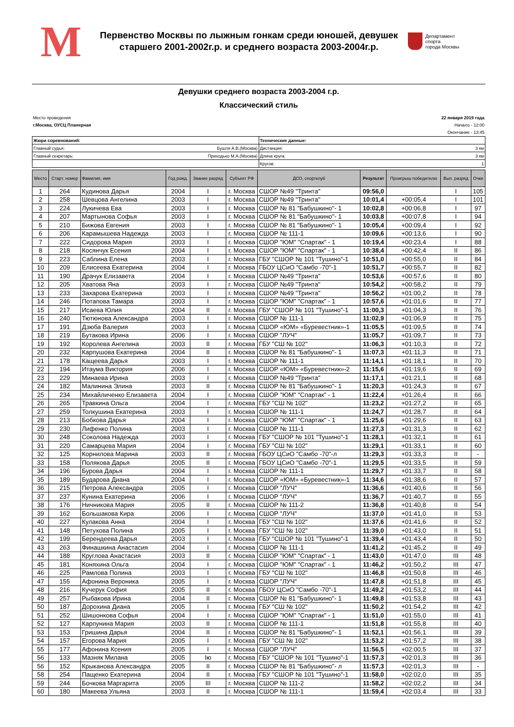М
Первенство Москвы по лыжным гонкам среди юношей, девушек
старшего 2001-2002г.р. и среднего возраста 2003-2004г.р.
Департамент
спорта
города Москвы
Девушки среднего возраста 2003-2004 г.р.
Классический стиль
Место проведения
г.Москва, ОУСЦ Планерная
22 января 2019 года
Начало - 12:00
Окончание - 13:45
| Жюри соревнований: | Технические данные: |
| Главный судья: Бушля А.В.(Москва) | Дистанция: 3 км |
| Главный секретарь: Приходько М.А.(Москва) | Длина круга: 3 км |
| | Кругов: 1 |
| Место | Старт. номер | Фамилия, имя | Год рожд. | Звание разряд | Субъект РФ | ДСО, спортклуб | Результат | Проигрыш победителю | Вып. разряд | Очки |
| --- | --- | --- | --- | --- | --- | --- | --- | --- | --- | --- |
| 1 | 264 | Кудинова Дарья | 2004 | I | г. Москва | СШОР №49 "Тринта" | 09:56,0 | | I | 105 |
| 2 | 258 | Шевцова Ангелина | 2003 | I | г. Москва | СШОР №49 "Тринта" | 10:01,4 | +00:05,4 | I | 101 |
| 3 | 224 | Лукичева Ева | 2003 | I | г. Москва | СШОР № 81 "Бабушкино"- 1 | 10:02,8 | +00:06,8 | I | 97 |
| 4 | 207 | Мартынова Софья | 2003 | I | г. Москва | СШОР № 81 "Бабушкино"- 1 | 10:03,8 | +00:07,8 | I | 94 |
| 5 | 210 | Бижова Евгения | 2003 | I | г. Москва | СШОР № 81 "Бабушкино"- 1 | 10:05,4 | +00:09,4 | I | 92 |
| 6 | 206 | Карамышева Надежда | 2003 | I | г. Москва | СШОР № 111-1 | 10:09,6 | +00:13,6 | I | 90 |
| 7 | 222 | Сидорова Мария | 2003 | I | г. Москва | СШОР "ЮМ" "Спартак" - 1 | 10:19,4 | +00:23,4 | I | 88 |
| 8 | 218 | Косянчук Есения | 2004 | I | г. Москва | СШОР "ЮМ" "Спартак" - 1 | 10:38,4 | +00:42,4 | II | 86 |
| 9 | 223 | Саблина Елена | 2003 | I | г. Москва | ГБУ "СШОР № 101 "Тушино"-1 | 10:51,0 | +00:55,0 | II | 84 |
| 10 | 209 | Елисеева Екатерина | 2004 | I | г. Москва | ГБОУ ЦСиО "Самбо -70"-1 | 10:51,7 | +00:55,7 | II | 82 |
| 11 | 190 | Драчук Елизавета | 2004 | I | г. Москва | СШОР №49 "Тринта" | 10:53,6 | +00:57,6 | II | 80 |
| 12 | 205 | Хватова Яна | 2003 | I | г. Москва | СШОР №49 "Тринта" | 10:54,2 | +00:58,2 | II | 79 |
| 13 | 233 | Захарова Екатерина | 2003 | I | г. Москва | СШОР №49 "Тринта" | 10:56,2 | +01:00,2 | II | 78 |
| 14 | 246 | Потапова Тамара | 2003 | I | г. Москва | СШОР "ЮМ" "Спартак" - 1 | 10:57,6 | +01:01,6 | II | 77 |
| 15 | 217 | Исаева Юлия | 2004 | II | г. Москва | ГБУ "СШОР № 101 "Тушино"-1 | 11:00,3 | +01:04,3 | II | 76 |
| 16 | 240 | Тютюнова Александра | 2003 | I | г. Москва | СШОР № 111-1 | 11:02,9 | +01:06,9 | II | 75 |
| 17 | 191 | Дзюба Валерия | 2003 | I | г. Москва | СШОР «ЮМ» «Буревестник»-1 | 11:05,5 | +01:09,5 | II | 74 |
| 18 | 219 | Бутакова Ирина | 2006 | I | г. Москва | СШОР "ЛУЧ" | 11:05,7 | +01:09,7 | II | 73 |
| 19 | 192 | Королева Ангелина | 2003 | II | г. Москва | ГБУ "СШ № 102" | 11:06,3 | +01:10,3 | II | 72 |
| 20 | 232 | Карпушова Екатерина | 2004 | II | г. Москва | СШОР № 81 "Бабушкино"- 1 | 11:07,3 | +01:11,3 | II | 71 |
| 21 | 178 | Кащеева Дарья | 2003 | I | г. Москва | СШОР № 111-1 | 11:14,1 | +01:18,1 | II | 70 |
| 22 | 194 | Итаума Виктория | 2006 | I | г. Москва | СШОР «ЮМ» «Буревестник»-2 | 11:15,6 | +01:19,6 | II | 69 |
| 23 | 229 | Минаева Ирина | 2003 | I | г. Москва | СШОР №49 "Тринта" | 11:17,1 | +01:21,1 | II | 68 |
| 24 | 182 | Малинина Элина | 2003 | II | г. Москва | СШОР № 81 "Бабушкино"- 1 | 11:20,3 | +01:24,3 | II | 67 |
| 25 | 234 | Михайличенко Елизавета | 2004 | I | г. Москва | СШОР "ЮМ" "Спартак" - 1 | 11:22,4 | +01:26,4 | II | 66 |
| 26 | 265 | Травкина Ольга | 2004 | I | г. Москва | ГБУ "СШ № 102" | 11:23,2 | +01:27,2 | II | 65 |
| 27 | 259 | Толкушина Екатерина | 2003 | I | г. Москва | СШОР № 111-1 | 11:24,7 | +01:28,7 | II | 64 |
| 28 | 213 | Бобкова Дарья | 2004 | I | г. Москва | СШОР "ЮМ" "Спартак" - 1 | 11:25,6 | +01:29,6 | II | 63 |
| 29 | 230 | Лифенко Полина | 2003 | I | г. Москва | СШОР № 111-1 | 11:27,3 | +01:31,3 | II | 62 |
| 30 | 248 | Соколова Надежда | 2003 | I | г. Москва | ГБУ "СШОР № 101 "Тушино"-1 | 11:28,1 | +01:32,1 | II | 61 |
| 31 | 220 | Самарцева Мария | 2004 | I | г. Москва | ГБУ "СШ № 102" | 11:29,1 | +01:33,1 | II | 60 |
| 32 | 125 | Корнилова Марина | 2003 | II | г. Москва | ГБОУ ЦСиО "Самбо -70"-л | 11:29,3 | +01:33,3 | II | - |
| 33 | 158 | Полякова Дарья | 2005 | II | г. Москва | ГБОУ ЦСиО "Самбо -70"-1 | 11:29,5 | +01:33,5 | II | 59 |
| 34 | 196 | Бурова Дарья | 2004 | I | г. Москва | СШОР № 111-1 | 11:29,7 | +01:33,7 | II | 58 |
| 35 | 189 | Бударова Диана | 2004 | I | г. Москва | СШОР «ЮМ» «Буревестник»-1 | 11:34,6 | +01:38,6 | II | 57 |
| 36 | 215 | Петрова Александра | 2005 | I | г. Москва | СШОР "ЛУЧ" | 11:36,6 | +01:40,6 | II | 56 |
| 37 | 237 | Кунина Екатерина | 2006 | I | г. Москва | СШОР "ЛУЧ" | 11:36,7 | +01:40,7 | II | 55 |
| 38 | 176 | Ничникова Мария | 2005 | II | г. Москва | СШОР № 111-2 | 11:36,8 | +01:40,8 | II | 54 |
| 39 | 162 | Большакова Кира | 2006 | I | г. Москва | СШОР "ЛУЧ" | 11:37,0 | +01:41,0 | II | 53 |
| 40 | 227 | Кулакова Анна | 2004 | I | г. Москва | ГБУ "СШ № 102" | 11:37,6 | +01:41,6 | II | 52 |
| 41 | 148 | Петухова Полина | 2005 | I | г. Москва | ГБУ "СШ № 102" | 11:39,0 | +01:43,0 | II | 51 |
| 42 | 199 | Берендеева Дарья | 2003 | I | г. Москва | ГБУ "СШОР № 101 "Тушино"-1 | 11:39,4 | +01:43,4 | II | 50 |
| 43 | 263 | Финашкина Анастасия | 2004 | I | г. Москва | СШОР № 111-1 | 11:41,2 | +01:45,2 | II | 49 |
| 44 | 188 | Круглова Анастасия | 2003 | II | г. Москва | СШОР "ЮМ" "Спартак" - 1 | 11:43,0 | +01:47,0 | III | 48 |
| 45 | 181 | Коняхина Ольга | 2004 | I | г. Москва | СШОР "ЮМ" "Спартак" - 1 | 11:46,2 | +01:50,2 | III | 47 |
| 46 | 225 | Рамлова Полина | 2003 | I | г. Москва | ГБУ "СШ № 102" | 11:46,8 | +01:50,8 | III | 46 |
| 47 | 155 | Афонина Вероника | 2005 | I | г. Москва | СШОР "ЛУЧ" | 11:47,8 | +01:51,8 | III | 45 |
| 48 | 216 | Кучерук София | 2005 | II | г. Москва | ГБОУ ЦСиО "Самбо -70"-1 | 11:49,2 | +01:53,2 | III | 44 |
| 49 | 257 | Рыбакова Ирина | 2004 | II | г. Москва | СШОР № 81 "Бабушкино"- 1 | 11:49,8 | +01:53,8 | III | 43 |
| 50 | 187 | Дорохина Диана | 2005 | I | г. Москва | ГБУ "СШ № 102" | 11:50,2 | +01:54,2 | III | 42 |
| 51 | 252 | Шишонкова Софья | 2004 | I | г. Москва | СШОР "ЮМ" "Спартак" - 1 | 11:51,0 | +01:55,0 | III | 41 |
| 52 | 127 | Карпунина Мария | 2003 | II | г. Москва | СШОР № 111-1 | 11:51,8 | +01:55,8 | III | 40 |
| 53 | 153 | Гришина Дарья | 2004 | II | г. Москва | СШОР № 81 "Бабушкино"- 1 | 11:52,1 | +01:56,1 | III | 39 |
| 54 | 157 | Егорова Мария | 2005 | I | г. Москва | ГБУ "СШ № 102" | 11:53,2 | +01:57,2 | III | 38 |
| 55 | 177 | Афонина Ксения | 2005 | I | г. Москва | СШОР "ЛУЧ" | 11:56,5 | +02:00,5 | III | 37 |
| 56 | 133 | Мазняк Милана | 2005 | Iю | г. Москва | ГБУ "СШОР № 101 "Тушино"-1 | 11:57,3 | +02:01,3 | III | 36 |
| 56 | 152 | Крыканова Александра | 2005 | II | г. Москва | СШОР № 81 "Бабушкино"- л | 11:57,3 | +02:01,3 | III | - |
| 58 | 254 | Пащенко Екатерина | 2004 | II | г. Москва | ГБУ "СШОР № 101 "Тушино"-1 | 11:58,0 | +02:02,0 | III | 35 |
| 59 | 244 | Бочкова Маргарита | 2005 | III | г. Москва | СШОР № 111-2 | 11:58,2 | +02:02,2 | III | 34 |
| 60 | 180 | Макеева Ульяна | 2003 | II | г. Москва | СШОР № 111-1 | 11:59,4 | +02:03,4 | III | 33 |